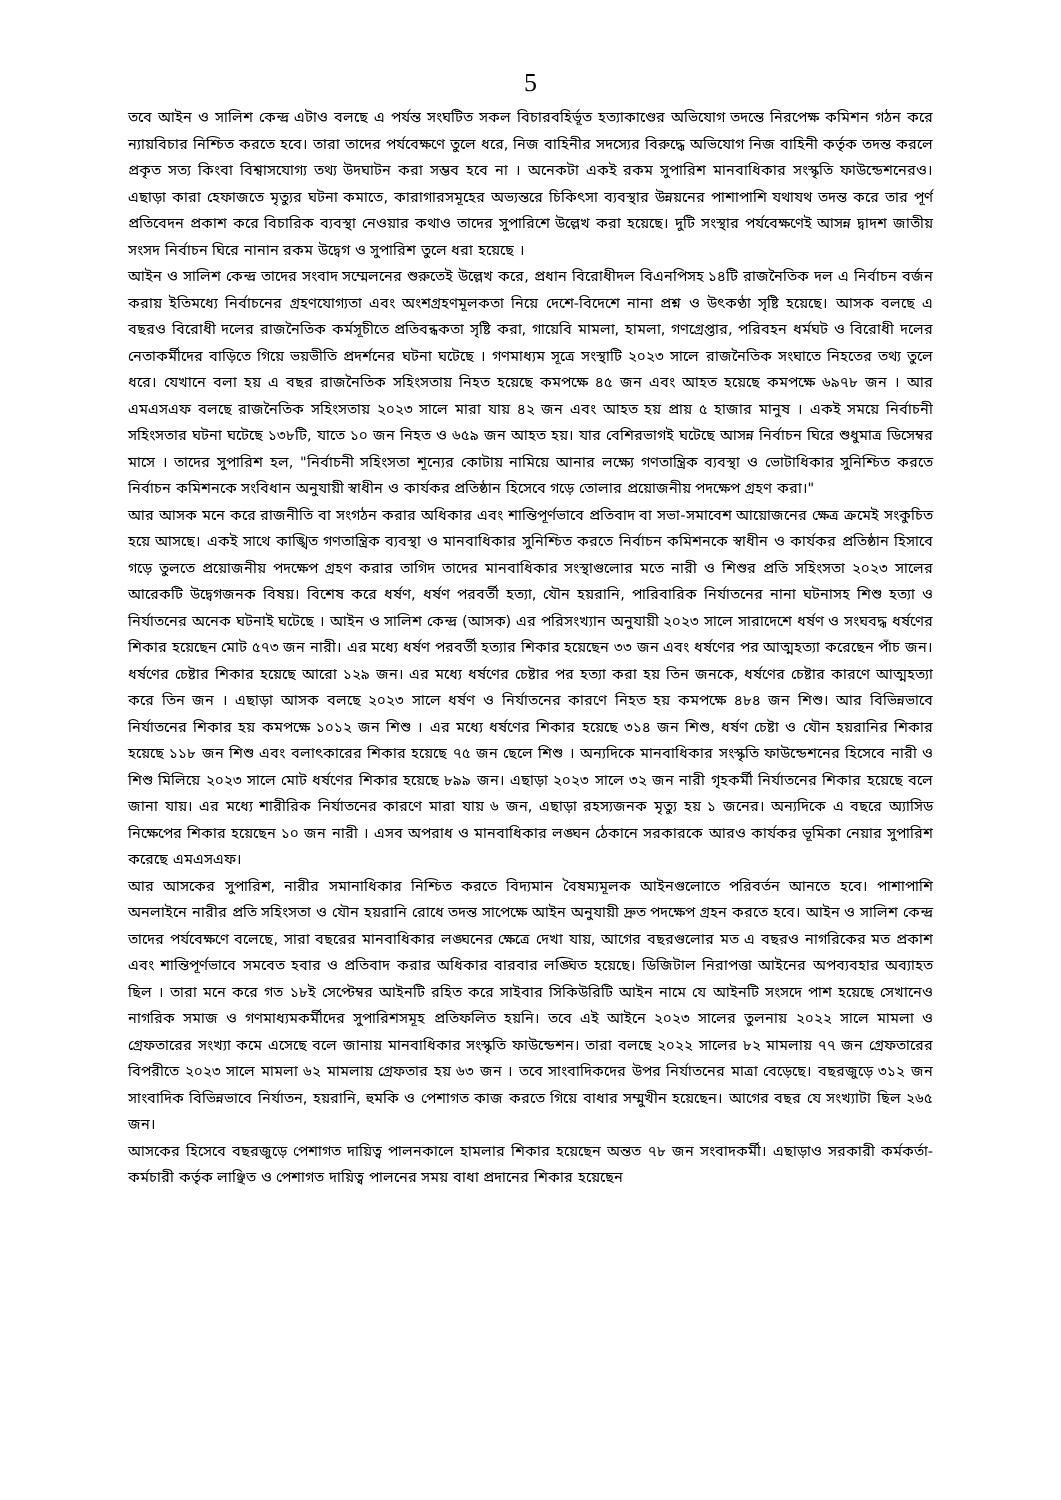5
তবে আইন ও সালিশ কেন্দ্র এটাও বলছে এ পর্যন্ত সংঘটিত সকল বিচারবহির্ভূত হত্যাকাণ্ডের অভিযোগ তদন্তে নিরপেক্ষ কমিশন গঠন করে ন্যায়বিচার নিশ্চিত করতে হবে। তারা তাদের পর্যবেক্ষণে তুলে ধরে, নিজ বাহিনীর সদস্যের বিরুদ্ধে অভিযোগ নিজ বাহিনী কর্তৃক তদন্ত করলে প্রকৃত সত্য কিংবা বিশ্বাসযোগ্য তথ্য উদঘাটন করা সম্ভব হবে না । অনেকটা একই রকম সুপারিশ মানবাধিকার সংস্কৃতি ফাউন্ডেশনেরও। এছাড়া কারা হেফাজতে মৃত্যুর ঘটনা কমাতে, কারাগারসমূহের অভ্যন্তরে চিকিৎসা ব্যবস্থার উন্নয়নের পাশাপাশি যথাযথ তদন্ত করে তার পূর্ণ প্রতিবেদন প্রকাশ করে বিচারিক ব্যবস্থা নেওয়ার কথাও তাদের সুপারিশে উল্লেখ করা হয়েছে। দুটি সংস্থার পর্যবেক্ষণেই আসন্ন দ্বাদশ জাতীয় সংসদ নির্বাচন ঘিরে নানান রকম উদ্বেগ ও সুপারিশ তুলে ধরা হয়েছে ।
আইন ও সালিশ কেন্দ্র তাদের সংবাদ সম্মেলনের শুরুতেই উল্লেখ করে, প্রধান বিরোধীদল বিএনপিসহ ১৪টি রাজনৈতিক দল এ নির্বাচন বর্জন করায় ইতিমধ্যে নির্বাচনের গ্রহণযোগ্যতা এবং অংশগ্রহণমূলকতা নিয়ে দেশে-বিদেশে নানা প্রশ্ন ও উৎকণ্ঠা সৃষ্টি হয়েছে। আসক বলছে এ বছরও বিরোধী দলের রাজনৈতিক কর্মসূচীতে প্রতিবন্ধকতা সৃষ্টি করা, গায়েবি মামলা, হামলা, গণগ্রেপ্তার, পরিবহন ধর্মঘট ও বিরোধী দলের নেতাকর্মীদের বাড়িতে গিয়ে ভয়ভীতি প্রদর্শনের ঘটনা ঘটেছে । গণমাধ্যম সূত্রে সংস্থাটি ২০২৩ সালে রাজনৈতিক সংঘাতে নিহতের তথ্য তুলে ধরে। যেখানে বলা হয় এ বছর রাজনৈতিক সহিংসতায় নিহত হয়েছে কমপক্ষে ৪৫ জন এবং আহত হয়েছে কমপক্ষে ৬৯৭৮ জন । আর এমএসএফ বলছে রাজনৈতিক সহিংসতায় ২০২৩ সালে মারা যায় ৪২ জন এবং আহত হয় প্রায় ৫ হাজার মানুষ । একই সময়ে নির্বাচনী সহিংসতার ঘটনা ঘটেছে ১৩৮টি, যাতে ১০ জন নিহত ও ৬৫৯ জন আহত হয়। যার বেশিরভাগই ঘটেছে আসন্ন নির্বাচন ঘিরে শুধুমাত্র ডিসেম্বর মাসে । তাদের সুপারিশ হল, "নির্বাচনী সহিংসতা শূন্যের কোটায় নামিয়ে আনার লক্ষ্যে গণতান্ত্রিক ব্যবস্থা ও ভোটাধিকার সুনিশ্চিত করতে নির্বাচন কমিশনকে সংবিধান অনুযায়ী স্বাধীন ও কার্যকর প্রতিষ্ঠান হিসেবে গড়ে তোলার প্রয়োজনীয় পদক্ষেপ গ্রহণ করা।"
আর আসক মনে করে রাজনীতি বা সংগঠন করার অধিকার এবং শান্তিপূর্ণভাবে প্রতিবাদ বা সভা-সমাবেশ আয়োজনের ক্ষেত্র ক্রমেই সংকুচিত হয়ে আসছে। একই সাথে কাঙ্খিত গণতান্ত্রিক ব্যবস্থা ও মানবাধিকার সুনিশ্চিত করতে নির্বাচন কমিশনকে স্বাধীন ও কার্যকর প্রতিষ্ঠান হিসাবে গড়ে তুলতে প্রয়োজনীয় পদক্ষেপ গ্রহণ করার তাগিদ তাদের মানবাধিকার সংস্থাগুলোর মতে নারী ও শিশুর প্রতি সহিংসতা ২০২৩ সালের আরেকটি উদ্বেগজনক বিষয়। বিশেষ করে ধর্ষণ, ধর্ষণ পরবর্তী হত্যা, যৌন হয়রানি, পারিবারিক নির্যাতনের নানা ঘটনাসহ শিশু হত্যা ও নির্যাতনের অনেক ঘটনাই ঘটেছে । আইন ও সালিশ কেন্দ্র (আসক) এর পরিসংখ্যান অনুযায়ী ২০২৩ সালে সারাদেশে ধর্ষণ ও সংঘবদ্ধ ধর্ষণের শিকার হয়েছেন মোট ৫৭৩ জন নারী। এর মধ্যে ধর্ষণ পরবর্তী হত্যার শিকার হয়েছেন ৩৩ জন এবং ধর্ষণের পর আত্মহত্যা করেছেন পাঁচ জন। ধর্ষণের চেষ্টার শিকার হয়েছে আরো ১২৯ জন। এর মধ্যে ধর্ষণের চেষ্টার পর হত্যা করা হয় তিন জনকে, ধর্ষণের চেষ্টার কারণে আত্মহত্যা করে তিন জন । এছাড়া আসক বলছে ২০২৩ সালে ধর্ষণ ও নির্যাতনের কারণে নিহত হয় কমপক্ষে ৪৮৪ জন শিশু। আর বিভিন্নভাবে নির্যাতনের শিকার হয় কমপক্ষে ১০১২ জন শিশু । এর মধ্যে ধর্ষণের শিকার হয়েছে ৩১৪ জন শিশু, ধর্ষণ চেষ্টা ও যৌন হয়রানির শিকার হয়েছে ১১৮ জন শিশু এবং বলাৎকারের শিকার হয়েছে ৭৫ জন ছেলে শিশু । অন্যদিকে মানবাধিকার সংস্কৃতি ফাউন্ডেশনের হিসেবে নারী ও শিশু মিলিয়ে ২০২৩ সালে মোট ধর্ষণের শিকার হয়েছে ৮৯৯ জন। এছাড়া ২০২৩ সালে ৩২ জন নারী গৃহকর্মী নির্যাতনের শিকার হয়েছে বলে জানা যায়। এর মধ্যে শারীরিক নির্যাতনের কারণে মারা যায় ৬ জন, এছাড়া রহস্যজনক মৃত্যু হয় ১ জনের। অন্যদিকে এ বছরে অ্যাসিড নিক্ষেপের শিকার হয়েছেন ১০ জন নারী । এসব অপরাধ ও মানবাধিকার লঙ্ঘন ঠেকানে সরকারকে আরও কার্যকর ভূমিকা নেয়ার সুপারিশ করেছে এমএসএফ।
আর আসকের সুপারিশ, নারীর সমানাধিকার নিশ্চিত করতে বিদ্যমান বৈষম্যমূলক আইনগুলোতে পরিবর্তন আনতে হবে। পাশাপাশি অনলাইনে নারীর প্রতি সহিংসতা ও যৌন হয়রানি রোধে তদন্ত সাপেক্ষে আইন অনুযায়ী দ্রুত পদক্ষেপ গ্রহন করতে হবে। আইন ও সালিশ কেন্দ্র তাদের পর্যবেক্ষণে বলেছে, সারা বছরের মানবাধিকার লঙ্ঘনের ক্ষেত্রে দেখা যায়, আগের বছরগুলোর মত এ বছরও নাগরিকের মত প্রকাশ এবং শান্তিপূর্ণভাবে সমবেত হবার ও প্রতিবাদ করার অধিকার বারবার লঙ্ঘিত হয়েছে। ডিজিটাল নিরাপত্তা আইনের অপব্যবহার অব্যাহত ছিল । তারা মনে করে গত ১৮ই সেপ্টেম্বর আইনটি রহিত করে সাইবার সিকিউরিটি আইন নামে যে আইনটি সংসদে পাশ হয়েছে সেখানেও নাগরিক সমাজ ও গণমাধ্যমকর্মীদের সুপারিশসমূহ প্রতিফলিত হয়নি। তবে এই আইনে ২০২৩ সালের তুলনায় ২০২২ সালে মামলা ও গ্রেফতারের সংখ্যা কমে এসেছে বলে জানায় মানবাধিকার সংস্কৃতি ফাউন্ডেশন। তারা বলছে ২০২২ সালের ৮২ মামলায় ৭৭ জন গ্রেফতারের বিপরীতে ২০২৩ সালে মামলা ৬২ মামলায় গ্রেফতার হয় ৬৩ জন । তবে সাংবাদিকদের উপর নির্যাতনের মাত্রা বেড়েছে। বছরজুড়ে ৩১২ জন সাংবাদিক বিভিন্নভাবে নির্যাতন, হয়রানি, হুমকি ও পেশাগত কাজ করতে গিয়ে বাধার সম্মুখীন হয়েছেন। আগের বছর যে সংখ্যাটা ছিল ২৬৫ জন।
আসকের হিসেবে বছরজুড়ে পেশাগত দায়িত্ব পালনকালে হামলার শিকার হয়েছেন অন্তত ৭৮ জন সংবাদকর্মী। এছাড়াও সরকারী কর্মকর্তা-কর্মচারী কর্তৃক লাঞ্ছিত ও পেশাগত দায়িত্ব পালনের সময় বাধা প্রদানের শিকার হয়েছেন